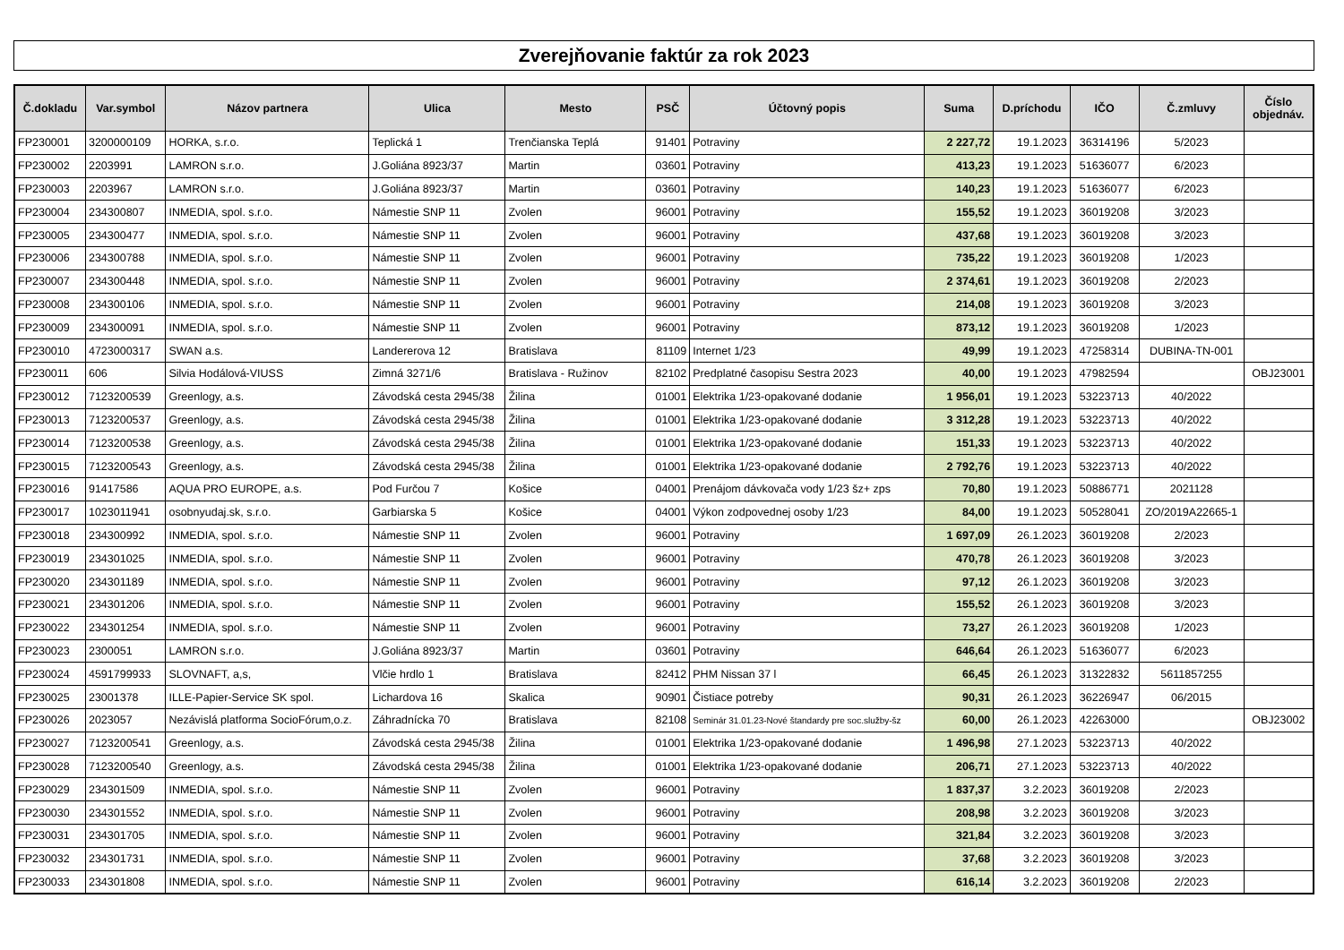Zverejňovanie faktúr za rok 2023
| Č.dokladu | Var.symbol | Názov partnera | Ulica | Mesto | PSČ | Účtovný popis | Suma | D.príchodu | IČO | Č.zmluvy | Číslo objednáv. |
| --- | --- | --- | --- | --- | --- | --- | --- | --- | --- | --- | --- |
| FP230001 | 3200000109 | HORKA, s.r.o. | Teplická 1 | Trenčianska Teplá | 91401 | Potraviny | 2 227,72 | 19.1.2023 | 36314196 | 5/2023 | |
| FP230002 | 2203991 | LAMRON s.r.o. | J.Goliána 8923/37 | Martin | 03601 | Potraviny | 413,23 | 19.1.2023 | 51636077 | 6/2023 | |
| FP230003 | 2203967 | LAMRON s.r.o. | J.Goliána 8923/37 | Martin | 03601 | Potraviny | 140,23 | 19.1.2023 | 51636077 | 6/2023 | |
| FP230004 | 234300807 | INMEDIA, spol. s.r.o. | Námestie SNP 11 | Zvolen | 96001 | Potraviny | 155,52 | 19.1.2023 | 36019208 | 3/2023 | |
| FP230005 | 234300477 | INMEDIA, spol. s.r.o. | Námestie SNP 11 | Zvolen | 96001 | Potraviny | 437,68 | 19.1.2023 | 36019208 | 3/2023 | |
| FP230006 | 234300788 | INMEDIA, spol. s.r.o. | Námestie SNP 11 | Zvolen | 96001 | Potraviny | 735,22 | 19.1.2023 | 36019208 | 1/2023 | |
| FP230007 | 234300448 | INMEDIA, spol. s.r.o. | Námestie SNP 11 | Zvolen | 96001 | Potraviny | 2 374,61 | 19.1.2023 | 36019208 | 2/2023 | |
| FP230008 | 234300106 | INMEDIA, spol. s.r.o. | Námestie SNP 11 | Zvolen | 96001 | Potraviny | 214,08 | 19.1.2023 | 36019208 | 3/2023 | |
| FP230009 | 234300091 | INMEDIA, spol. s.r.o. | Námestie SNP 11 | Zvolen | 96001 | Potraviny | 873,12 | 19.1.2023 | 36019208 | 1/2023 | |
| FP230010 | 4723000317 | SWAN a.s. | Landererova 12 | Bratislava | 81109 | Internet 1/23 | 49,99 | 19.1.2023 | 47258314 | DUBINA-TN-001 | |
| FP230011 | 606 | Silvia Hodálová-VIUSS | Zimná 3271/6 | Bratislava - Ružinov | 82102 | Predplatné časopisu Sestra 2023 | 40,00 | 19.1.2023 | 47982594 | | OBJ23001 |
| FP230012 | 7123200539 | Greenlogy, a.s. | Závodská cesta 2945/38 | Žilina | 01001 | Elektrika 1/23-opakované dodanie | 1 956,01 | 19.1.2023 | 53223713 | 40/2022 | |
| FP230013 | 7123200537 | Greenlogy, a.s. | Závodská cesta 2945/38 | Žilina | 01001 | Elektrika 1/23-opakované dodanie | 3 312,28 | 19.1.2023 | 53223713 | 40/2022 | |
| FP230014 | 7123200538 | Greenlogy, a.s. | Závodská cesta 2945/38 | Žilina | 01001 | Elektrika 1/23-opakované dodanie | 151,33 | 19.1.2023 | 53223713 | 40/2022 | |
| FP230015 | 7123200543 | Greenlogy, a.s. | Závodská cesta 2945/38 | Žilina | 01001 | Elektrika 1/23-opakované dodanie | 2 792,76 | 19.1.2023 | 53223713 | 40/2022 | |
| FP230016 | 91417586 | AQUA PRO EUROPE, a.s. | Pod Furčou 7 | Košice | 04001 | Prenájom dávkovača vody 1/23 šz+ zps | 70,80 | 19.1.2023 | 50886771 | 2021128 | |
| FP230017 | 1023011941 | osobnyudaj.sk, s.r.o. | Garbiarska 5 | Košice | 04001 | Výkon zodpovednej osoby 1/23 | 84,00 | 19.1.2023 | 50528041 | ZO/2019A22665-1 | |
| FP230018 | 234300992 | INMEDIA, spol. s.r.o. | Námestie SNP 11 | Zvolen | 96001 | Potraviny | 1 697,09 | 26.1.2023 | 36019208 | 2/2023 | |
| FP230019 | 234301025 | INMEDIA, spol. s.r.o. | Námestie SNP 11 | Zvolen | 96001 | Potraviny | 470,78 | 26.1.2023 | 36019208 | 3/2023 | |
| FP230020 | 234301189 | INMEDIA, spol. s.r.o. | Námestie SNP 11 | Zvolen | 96001 | Potraviny | 97,12 | 26.1.2023 | 36019208 | 3/2023 | |
| FP230021 | 234301206 | INMEDIA, spol. s.r.o. | Námestie SNP 11 | Zvolen | 96001 | Potraviny | 155,52 | 26.1.2023 | 36019208 | 3/2023 | |
| FP230022 | 234301254 | INMEDIA, spol. s.r.o. | Námestie SNP 11 | Zvolen | 96001 | Potraviny | 73,27 | 26.1.2023 | 36019208 | 1/2023 | |
| FP230023 | 2300051 | LAMRON s.r.o. | J.Goliána 8923/37 | Martin | 03601 | Potraviny | 646,64 | 26.1.2023 | 51636077 | 6/2023 | |
| FP230024 | 4591799933 | SLOVNAFT, a,s, | Vlčie hrdlo 1 | Bratislava | 82412 | PHM Nissan 37 l | 66,45 | 26.1.2023 | 31322832 | 5611857255 | |
| FP230025 | 23001378 | ILLE-Papier-Service SK spol. | Lichardova 16 | Skalica | 90901 | Čistiace potreby | 90,31 | 26.1.2023 | 36226947 | 06/2015 | |
| FP230026 | 2023057 | Nezávislá platforma SocioFórum,o.z. | Záhradnícka 70 | Bratislava | 82108 | Seminár 31.01.23-Nové štandardy pre soc.služby-šz | 60,00 | 26.1.2023 | 42263000 | | OBJ23002 |
| FP230027 | 7123200541 | Greenlogy, a.s. | Závodská cesta 2945/38 | Žilina | 01001 | Elektrika 1/23-opakované dodanie | 1 496,98 | 27.1.2023 | 53223713 | 40/2022 | |
| FP230028 | 7123200540 | Greenlogy, a.s. | Závodská cesta 2945/38 | Žilina | 01001 | Elektrika 1/23-opakované dodanie | 206,71 | 27.1.2023 | 53223713 | 40/2022 | |
| FP230029 | 234301509 | INMEDIA, spol. s.r.o. | Námestie SNP 11 | Zvolen | 96001 | Potraviny | 1 837,37 | 3.2.2023 | 36019208 | 2/2023 | |
| FP230030 | 234301552 | INMEDIA, spol. s.r.o. | Námestie SNP 11 | Zvolen | 96001 | Potraviny | 208,98 | 3.2.2023 | 36019208 | 3/2023 | |
| FP230031 | 234301705 | INMEDIA, spol. s.r.o. | Námestie SNP 11 | Zvolen | 96001 | Potraviny | 321,84 | 3.2.2023 | 36019208 | 3/2023 | |
| FP230032 | 234301731 | INMEDIA, spol. s.r.o. | Námestie SNP 11 | Zvolen | 96001 | Potraviny | 37,68 | 3.2.2023 | 36019208 | 3/2023 | |
| FP230033 | 234301808 | INMEDIA, spol. s.r.o. | Námestie SNP 11 | Zvolen | 96001 | Potraviny | 616,14 | 3.2.2023 | 36019208 | 2/2023 | |